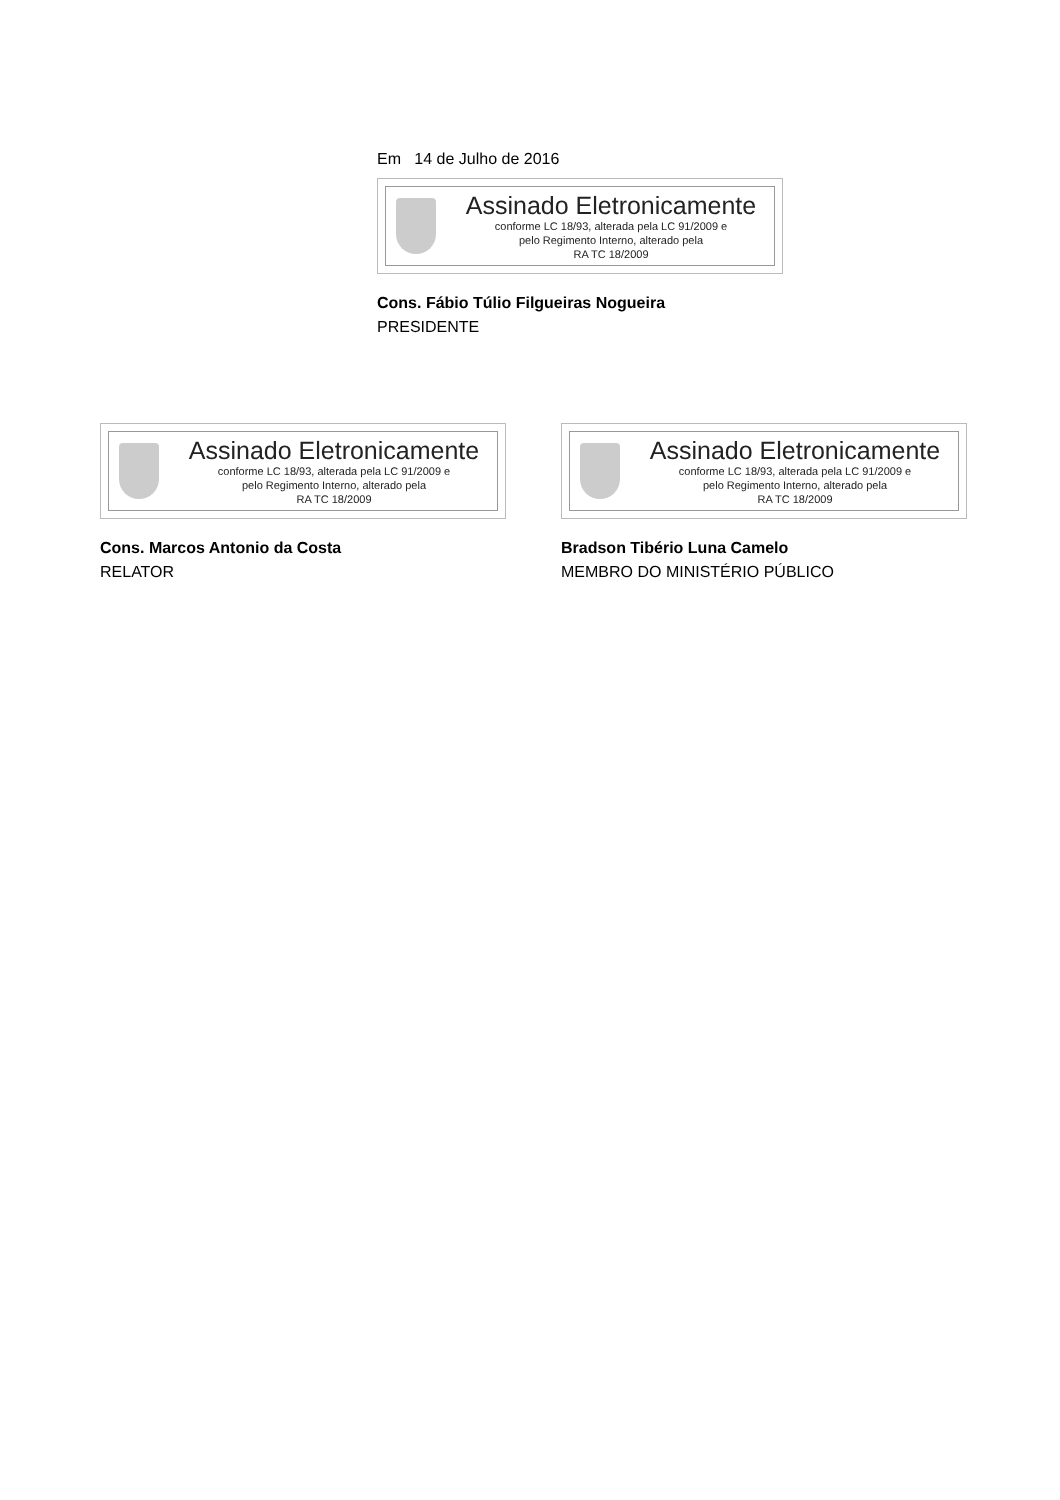Em 14 de Julho de 2016
Assinado Eletronicamente
conforme LC 18/93, alterada pela LC 91/2009 e
pelo Regimento Interno, alterado pela
RA TC 18/2009
Cons. Fábio Túlio Filgueiras Nogueira
PRESIDENTE
Assinado Eletronicamente
conforme LC 18/93, alterada pela LC 91/2009 e
pelo Regimento Interno, alterado pela
RA TC 18/2009
Cons. Marcos Antonio da Costa
RELATOR
Assinado Eletronicamente
conforme LC 18/93, alterada pela LC 91/2009 e
pelo Regimento Interno, alterado pela
RA TC 18/2009
Bradson Tibério Luna Camelo
MEMBRO DO MINISTÉRIO PÚBLICO